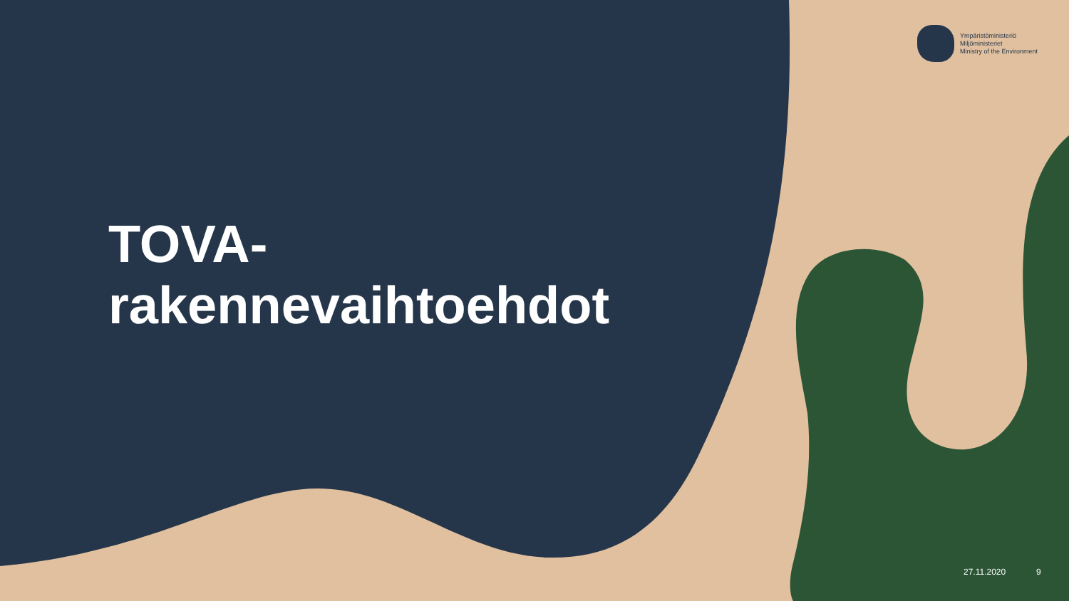Ympäristöministeriö
Miljöministeriet
Ministry of the Environment
TOVA-
rakennevaihtoehdot
27.11.2020 9